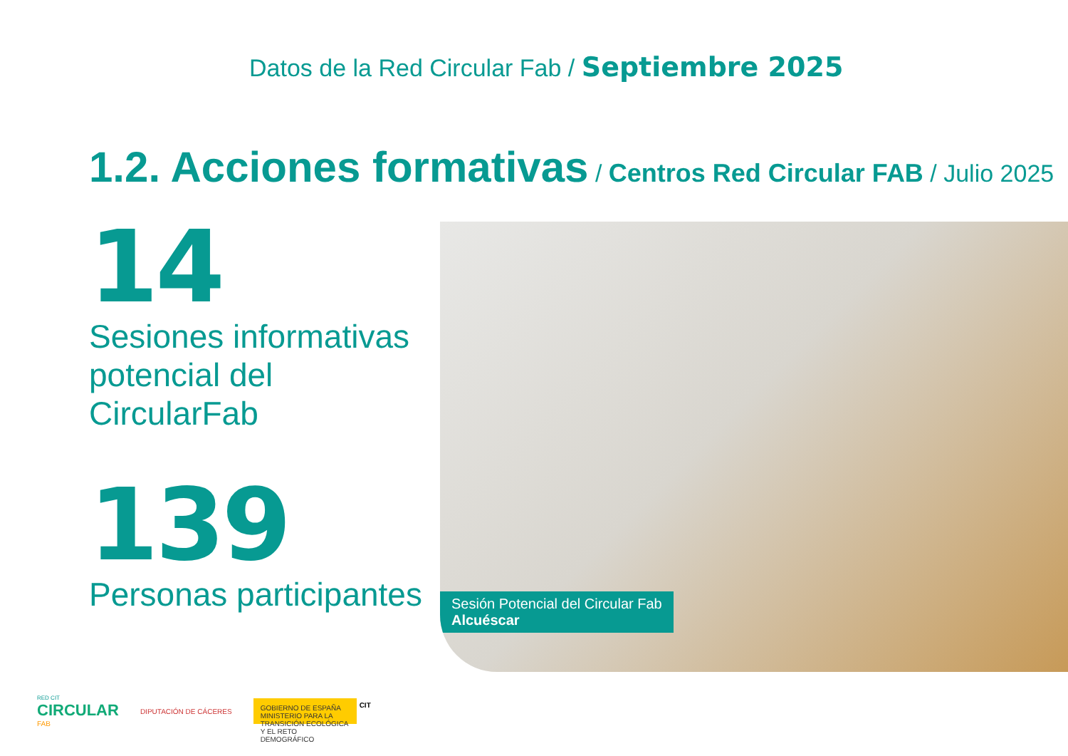Datos de la Red Circular Fab / Septiembre 2025
1.2. Acciones formativas / Centros Red Circular FAB / Julio 2025
14
Sesiones informativas potencial del CircularFab
139
Personas participantes
Sesión Potencial del Circular Fab
Alcuéscar
RED CIT
CIRCULAR
FAB
DIPUTACIÓN DE CÁCERES
GOBIERNO DE ESPAÑA MINISTERIO PARA LA TRANSICIÓN ECOLÓGICA Y EL RETO DEMOGRÁFICO
CIT